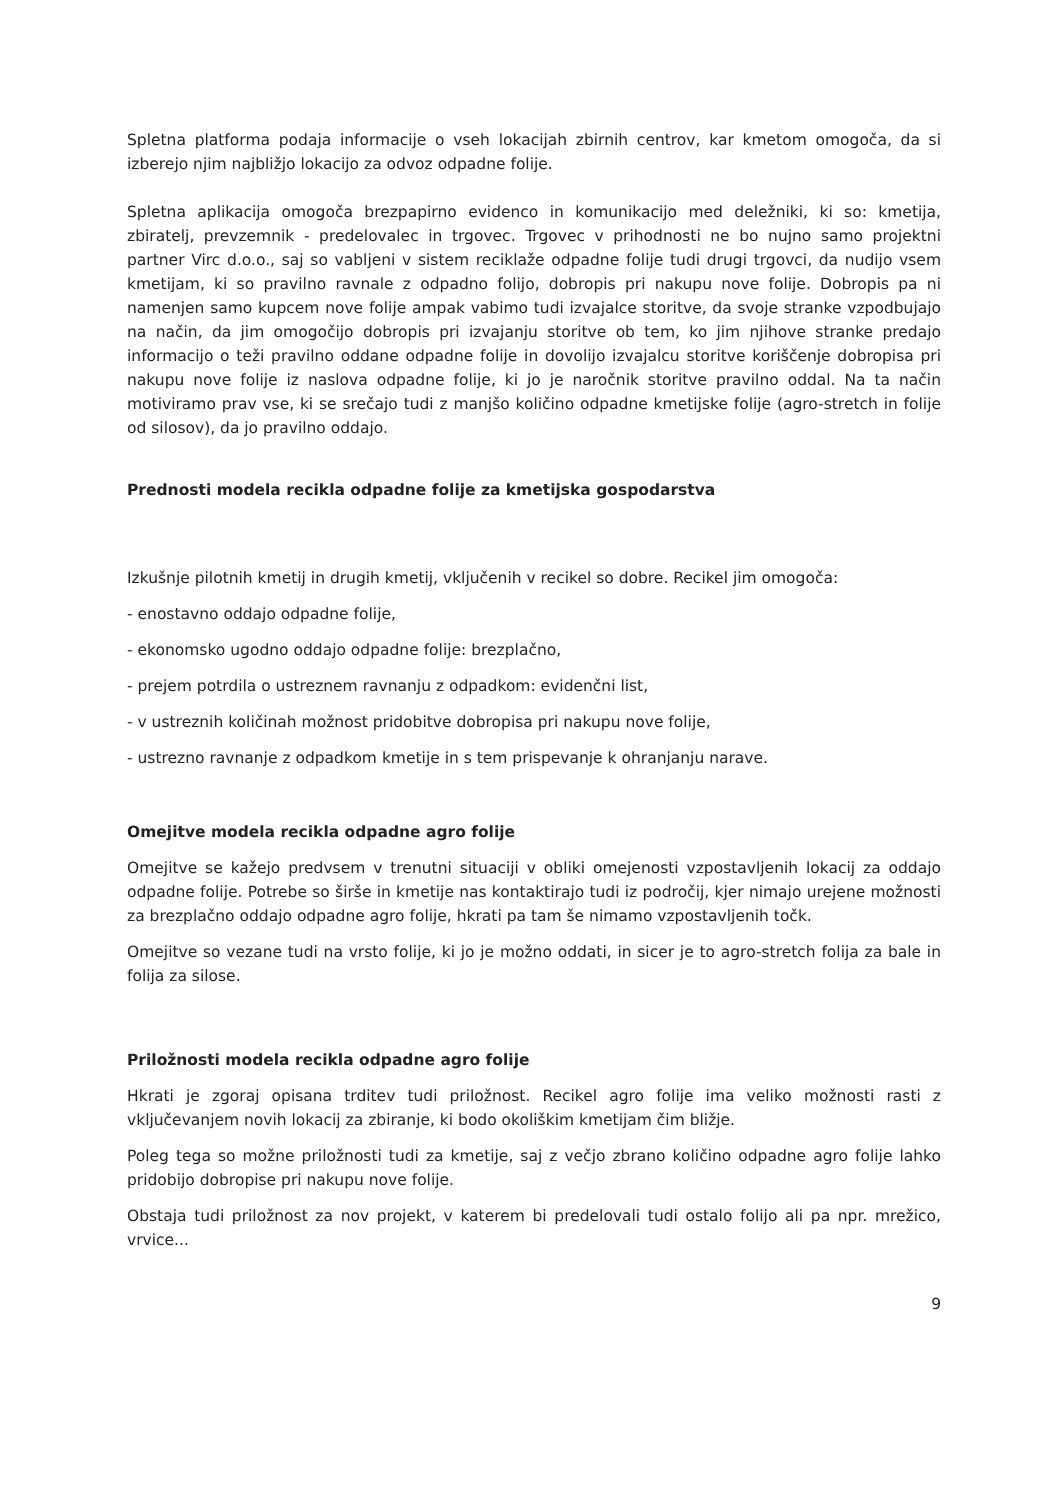Spletna platforma podaja informacije o vseh lokacijah zbirnih centrov, kar kmetom omogoča, da si izberejo njim najbližjo lokacijo za odvoz odpadne folije.
Spletna aplikacija omogoča brezpapirno evidenco in komunikacijo med deležniki, ki so: kmetija, zbiratelj, prevzemnik - predelovalec in trgovec. Trgovec v prihodnosti ne bo nujno samo projektni partner Virc d.o.o., saj so vabljeni v sistem reciklaže odpadne folije tudi drugi trgovci, da nudijo vsem kmetijam, ki so pravilno ravnale z odpadno folijo, dobropis pri nakupu nove folije. Dobropis pa ni namenjen samo kupcem nove folije ampak vabimo tudi izvajalce storitve, da svoje stranke vzpodbujajo na način, da jim omogočijo dobropis pri izvajanju storitve ob tem, ko jim njihove stranke predajo informacijo o teži pravilno oddane odpadne folije in dovolijo izvajalcu storitve koriščenje dobropisa pri nakupu nove folije iz naslova odpadne folije, ki jo je naročnik storitve pravilno oddal. Na ta način motiviramo prav vse, ki se srečajo tudi z manjšo količino odpadne kmetijske folije (agro-stretch in folije od silosov), da jo pravilno oddajo.
Prednosti modela recikla odpadne folije za kmetijska gospodarstva
Izkušnje pilotnih kmetij in drugih kmetij, vključenih v recikel so dobre. Recikel jim omogoča:
- enostavno oddajo odpadne folije,
- ekonomsko ugodno oddajo odpadne folije: brezplačno,
- prejem potrdila o ustreznem ravnanju z odpadkom: evidenčni list,
- v ustreznih količinah možnost pridobitve dobropisa pri nakupu nove folije,
- ustrezno ravnanje z odpadkom kmetije in s tem prispevanje k ohranjanju narave.
Omejitve modela recikla odpadne agro folije
Omejitve se kažejo predvsem v trenutni situaciji v obliki omejenosti vzpostavljenih lokacij za oddajo odpadne folije. Potrebe so širše in kmetije nas kontaktirajo tudi iz področij, kjer nimajo urejene možnosti za brezplačno oddajo odpadne agro folije, hkrati pa tam še nimamo vzpostavljenih točk.
Omejitve so vezane tudi na vrsto folije, ki jo je možno oddati, in sicer je to agro-stretch folija za bale in folija za silose.
Priložnosti modela recikla odpadne agro folije
Hkrati je zgoraj opisana trditev tudi priložnost. Recikel agro folije ima veliko možnosti rasti z vključevanjem novih lokacij za zbiranje, ki bodo okoliškim kmetijam čim bližje.
Poleg tega so možne priložnosti tudi za kmetije, saj z večjo zbrano količino odpadne agro folije lahko pridobijo dobropise pri nakupu nove folije.
Obstaja tudi priložnost za nov projekt, v katerem bi predelovali tudi ostalo folijo ali pa npr. mrežico, vrvice...
9